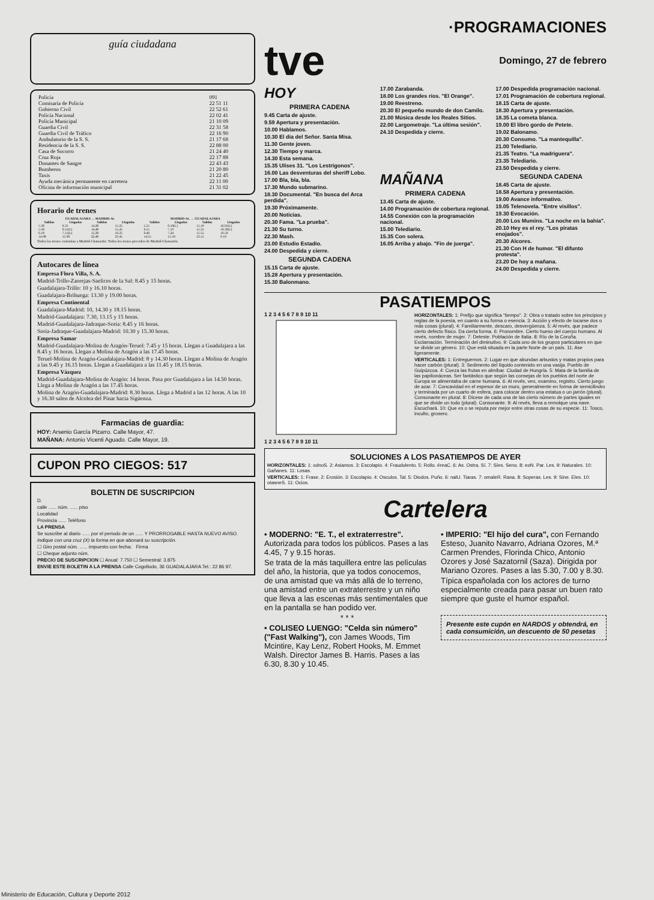guía ciudadana
| Policía | 091 |
| Comisaría de Policía | 22 51 11 |
| Gobierno Civil | 22 52 61 |
| Policía Nacional | 22 02 41 |
| Policía Municipal | 21 10 09 |
| Guardia Civil | 22 31 58 |
| Guardia Civil de Tráfico | 22 16 90 |
| Ambulatorio de la S. S. | 21 17 68 |
| Residencia de la S. S. | 22 88 00 |
| Casa de Socorro | 21 24 40 |
| Cruz Roja | 22 17 88 |
| Donantes de Sangre | 22 43 43 |
| Bomberos | 21 20 80 |
| Taxis | 21 22 45 |
| Ayuda mecánica permanente en carretera | 22 11 00 |
| Oficina de información municipal | 21 31 02 |
Horario de trenes
| GUADALAJARA → MADRID-At. | | | | MADRID-At. → GUADALAJARA | | | |
| --- | --- | --- | --- | --- | --- | --- | --- |
| Salidas | Llegadas | Salidas | Llegadas | Salidas | Llegadas | Salidas | Llegadas |
| 5.38 | 6.35 | 14.28 | 15.25 | 5.55 | 6.50(L) | 15.10 | 16.05(L) |
| 5.58 | 6.55(L) | 14.48 | 15.45 | 6.15 | 7.10 | 15.35 | 16.30(L) |
| 6.18 | 7.15(L) | 15.28 | 16.25 | 6.40 | 7.24 | 15.55 | 16.50 |
| 14.08 | 15.06 | 22.48 | 23.45 | 14.55 | 15.50 | 23.15 | 0.10 |
Todos los trenes continúan a Madrid-Chamartín. Todos los trenes proceden de Madrid-Chamartín.
Autocares de línea
Empresa Flora Villa, S. A.
Madrid-Trillo-Zaorejas-Saelices de la Sal: 8.45 y 15 horas.
Guadalajara-Trillo: 10 y 16.10 horas.
Guadalajara-Brihuega: 13.30 y 19.00 horas.
Empresa Continental
Guadalajara-Madrid: 10, 14.30 y 18.15 horas.
Madrid-Guadalajara: 7.30, 13.15 y 15 horas.
Madrid-Guadalajara-Jadraque-Soria: 8.45 y 16 horas.
Soria-Jadraque-Guadalajara-Madrid: 10.30 y 15.30 horas.
Empresa Samar
Madrid-Guadalajara-Molina de Aragón-Teruel: 7.45 y 15 horas. Llegan a Guadalajara a las 8.45 y 16 horas. Llegan a Molina de Aragón a las 17.45 horas.
Teruel-Molina de Aragón-Guadalajara-Madrid: 8 y 14.30 horas. Llegan a Molina de Aragón a las 9.45 y 16.15 horas. Llegan a Guadalajara a las 11.45 y 18.15 horas.
Empresa Vázquez
Madrid-Guadalajara-Molina de Aragón: 14 horas. Pasa por Guadalajara a las 14.50 horas. Llega a Molina de Aragón a las 17.45 horas.
Molina de Aragón-Guadalajara-Madrid: 8.30 horas. Llega a Madrid a las 12 horas. A las 10 y 16.30 salen de Alcolea del Pinar hacia Sigüenza.
Farmacias de guardia:
HOY: Arsenio García Pizarro. Calle Mayor, 47.
MAÑANA: Antonio Vicenti Aguado. Calle Mayor, 19.
CUPON PRO CIEGOS: 517
BOLETIN DE SUSCRIPCION
D.
calle ...... núm. ...... piso
Localidad
Provincia ...... Teléfono
LA PRENSA
Se suscribe al diario ...... por el periodo de un ...... Y PRORROGABLE HASTA NUEVO AVISO.
Indique con una cruz (X) la forma en que abonará su suscripción.
☐ Giro postal núm. ...... impuesto con fecha: Firma
☐ Cheque adjunto núm.
PRECIO DE SUSCRIPCION ☐ Anual: 7.750 ☐ Semestral: 3.875
ENVIE ESTE BOLETIN A LA PRENSA Calle Cogolludo, 36 GUADALAJARA Tel.: 22 86 97.
·PROGRAMACIONES
tve Domingo, 27 de febrero
HOY
PRIMERA CADENA
9.45 Carta de ajuste.
9.59 Apertura y presentación.
10.00 Hablamos.
10.30 El día del Señor. Santa Misa.
11.30 Gente joven.
12.30 Tiempo y marca.
14.30 Esta semana.
15.35 Ulises 31. "Los Lestrigonos".
16.00 Las desventuras del sheriff Lobo.
17.00 Bla, bla, bla.
17.30 Mundo submarino.
18.30 Documental. "En busca del Arca perdida".
19.30 Próximamente.
20.00 Noticias.
20.30 Fama. "La prueba".
21.30 Su turno.
22.30 Mash.
23.00 Estudio Estadio.
24.00 Despedida y cierre.
SEGUNDA CADENA
15.15 Carta de ajuste.
15.28 Apertura y presentación.
15.30 Balonmano.
17.00 Zarabanda.
18.00 Los grandes ríos. "El Orange".
19.00 Reestreno.
20.30 El pequeño mundo de don Camilo.
21.00 Música desde los Reales Sitios.
22.00 Largometraje. "La última sesión".
24.10 Despedida y cierre.
MAÑANA
PRIMERA CADENA
13.45 Carta de ajuste.
14.00 Programación de cobertura regional.
14.55 Conexión con la programación nacional.
15.00 Telediario.
15.35 Con solera.
16.05 Arriba y abajo. "Fin de juerga".
17.00 Despedida programación nacional.
17.01 Programación de cobertura regional.
18.15 Carta de ajuste.
18.30 Apertura y presentación.
18.35 La cometa blanca.
19.00 El libro gordo de Petete.
19.02 Balonamo.
20.30 Consumo. "La mantequilla".
21.00 Telediario.
21.35 Teatro. "La madriguera".
23.35 Telediario.
23.50 Despedida y cierre.
SEGUNDA CADENA
18.45 Carta de ajuste.
18.58 Apertura y presentación.
19.00 Avance informativo.
19.05 Telenovela. "Entre visillos".
19.30 Evocación.
20.00 Los Mumins. "La noche en la bahía".
20.10 Hey es el rey. "Los piratas enojados".
20.30 Alcores.
21.30 Con H de humor. "El difunto protesta".
23.20 De hoy a mañana.
24.00 Despedida y cierre.
PASATIEMPOS
1 2 3 4 5 6 7 8 9 10 111 2 3 4 5 6 7 8 9 10 11
HORIZONTALES: 1: Prefijo que significa "tiempo". 2: Obra o tratado sobre los principios y reglas de la poesía, en cuanto a su forma o esencia. 3: Acción y efecto de tocarse dos o más cosas (plural). 4: Familiarmente, descaro, desvergüenza. 5: Al revés, que padece cierto defecto físico. Da cierta forma. 6: Pronombre. Cierto hueso del cuerpo humano. Al revés, nombre de mujer. 7: Deteste. Población de Italia. 8: Río de la Coruña. Exclamación. Terminación del diminutivo. 9: Cada uno de los grupos particulares en que se divide un género. 10: Que está situada en la parte Norte de un país. 11: Ase ligeramente.
VERTICALES: 1: Entreguemos. 2: Lugar en que abundan arbustos y matas propios para hacer carbón (plural). 3: Sedimento del líquido contenido en una vasija. Pueblo de Guipúzcoa. 4: Cueza las frutas en almíbar. Ciudad de Hungría. 5: Mata de la familia de las papilionáceas. Ser fantástico que según las consejas de los pueblos del norte de Europa se alimentaba de carne humana. 6: Al revés, veo, examino, registro. Cierto juego de azar. 7: Concavidad en el espesor de un muro, generalmente en forma de semicilindro y terminada por un cuarto de esfera, para colocar dentro una estatua o un jarrón (plural). Consonante en plural. 8: Dícese de cada una de las cierto número de partes iguales en que se divide un todo (plural). Consonante. 9: Al revés, lleva a remolque una nave. Escuchará. 10: Que es o se reputa por mejor entre otras cosas de su especie. 11: Tosco, inculto, grosero.
SOLUCIONES A LOS PASATIEMPOS DE AYER
HORIZONTALES: 1: odnoS. 2: Asiamos. 3: Escolapio. 4: Fraudulento. 5: Rollo. éreaC. 6: As. Ostra. Sí. 7: Síes. Seno. 8: eoN. Par. Les. 9: Naturales. 10: Gañanes. 11: Losas.
VERTICALES: 1: Frase. 2: Erosión. 3: Escolapio. 4: Osculos. Tal. 5: Diodos. Puño. 6: nalU. Tiaras. 7: omaleR. Rana. 8: Soperas. Les. 9: Sine. Eles. 10: otasneS. 11: Ocios.
Cartelera
• MODERNO: "E. T., el extraterrestre". Autorizada para todos los públicos. Pases a las 4.45, 7 y 9.15 horas.
Se trata de la más taquillera entre las películas del año, la historia, que ya todos conocemos, de una amistad que va más allá de lo terreno, una amistad entre un extraterrestre y un niño que lleva a las escenas más sentimentales que en la pantalla se han podido ver.
* * *
• COLISEO LUENGO: "Celda sin número" ("Fast Walking"), con James Woods, Tim Mcintire, Kay Lenz, Robert Hooks, M. Emmet Walsh. Director James B. Harris. Pases a las 6.30, 8.30 y 10.45.
• IMPERIO: "El hijo del cura", con Fernando Esteso, Juanito Navarro, Adriana Ozores, M.ª Carmen Prendes, Florinda Chico, Antonio Ozores y José Sazatornil (Saza). Dirigida por Mariano Ozores. Pases a las 5.30, 7.00 y 8.30.
Típica españolada con los actores de turno especialmente creada para pasar un buen rato siempre que guste el humor español.
Presente este cupón en NARDOS y obtendrá, en cada consumición, un descuento de 50 pesetas
Ministerio de Educación, Cultura y Deporte 2012